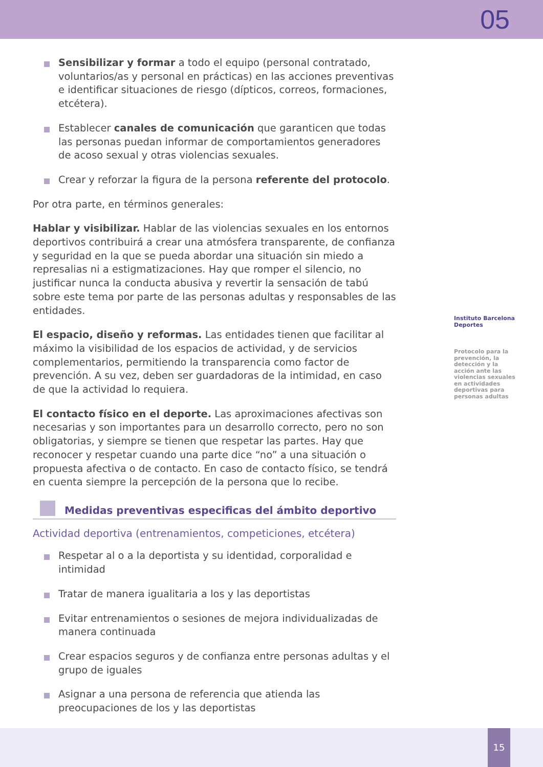05
Sensibilizar y formar a todo el equipo (personal contratado, voluntarios/as y personal en prácticas) en las acciones preventivas e identificar situaciones de riesgo (dípticos, correos, formaciones, etcétera).
Establecer canales de comunicación que garanticen que todas las personas puedan informar de comportamientos generadores de acoso sexual y otras violencias sexuales.
Crear y reforzar la figura de la persona referente del protocolo.
Por otra parte, en términos generales:
Hablar y visibilizar. Hablar de las violencias sexuales en los entornos deportivos contribuirá a crear una atmósfera transparente, de confianza y seguridad en la que se pueda abordar una situación sin miedo a represalias ni a estigmatizaciones. Hay que romper el silencio, no justificar nunca la conducta abusiva y revertir la sensación de tabú sobre este tema por parte de las personas adultas y responsables de las entidades.
El espacio, diseño y reformas. Las entidades tienen que facilitar al máximo la visibilidad de los espacios de actividad, y de servicios complementarios, permitiendo la transparencia como factor de prevención. A su vez, deben ser guardadoras de la intimidad, en caso de que la actividad lo requiera.
El contacto físico en el deporte. Las aproximaciones afectivas son necesarias y son importantes para un desarrollo correcto, pero no son obligatorias, y siempre se tienen que respetar las partes. Hay que reconocer y respetar cuando una parte dice “no” a una situación o propuesta afectiva o de contacto. En caso de contacto físico, se tendrá en cuenta siempre la percepción de la persona que lo recibe.
Medidas preventivas especificas del ámbito deportivo
Actividad deportiva (entrenamientos, competiciones, etcétera)
Respetar al o a la deportista y su identidad, corporalidad e intimidad
Tratar de manera igualitaria a los y las deportistas
Evitar entrenamientos o sesiones de mejora individualizadas de manera continuada
Crear espacios seguros y de confianza entre personas adultas y el grupo de iguales
Asignar a una persona de referencia que atienda las preocupaciones de los y las deportistas
Instituto Barcelona Deportes
Protocolo para la prevención, la detección y la acción ante las violencias sexuales en actividades deportivas para personas adultas
15